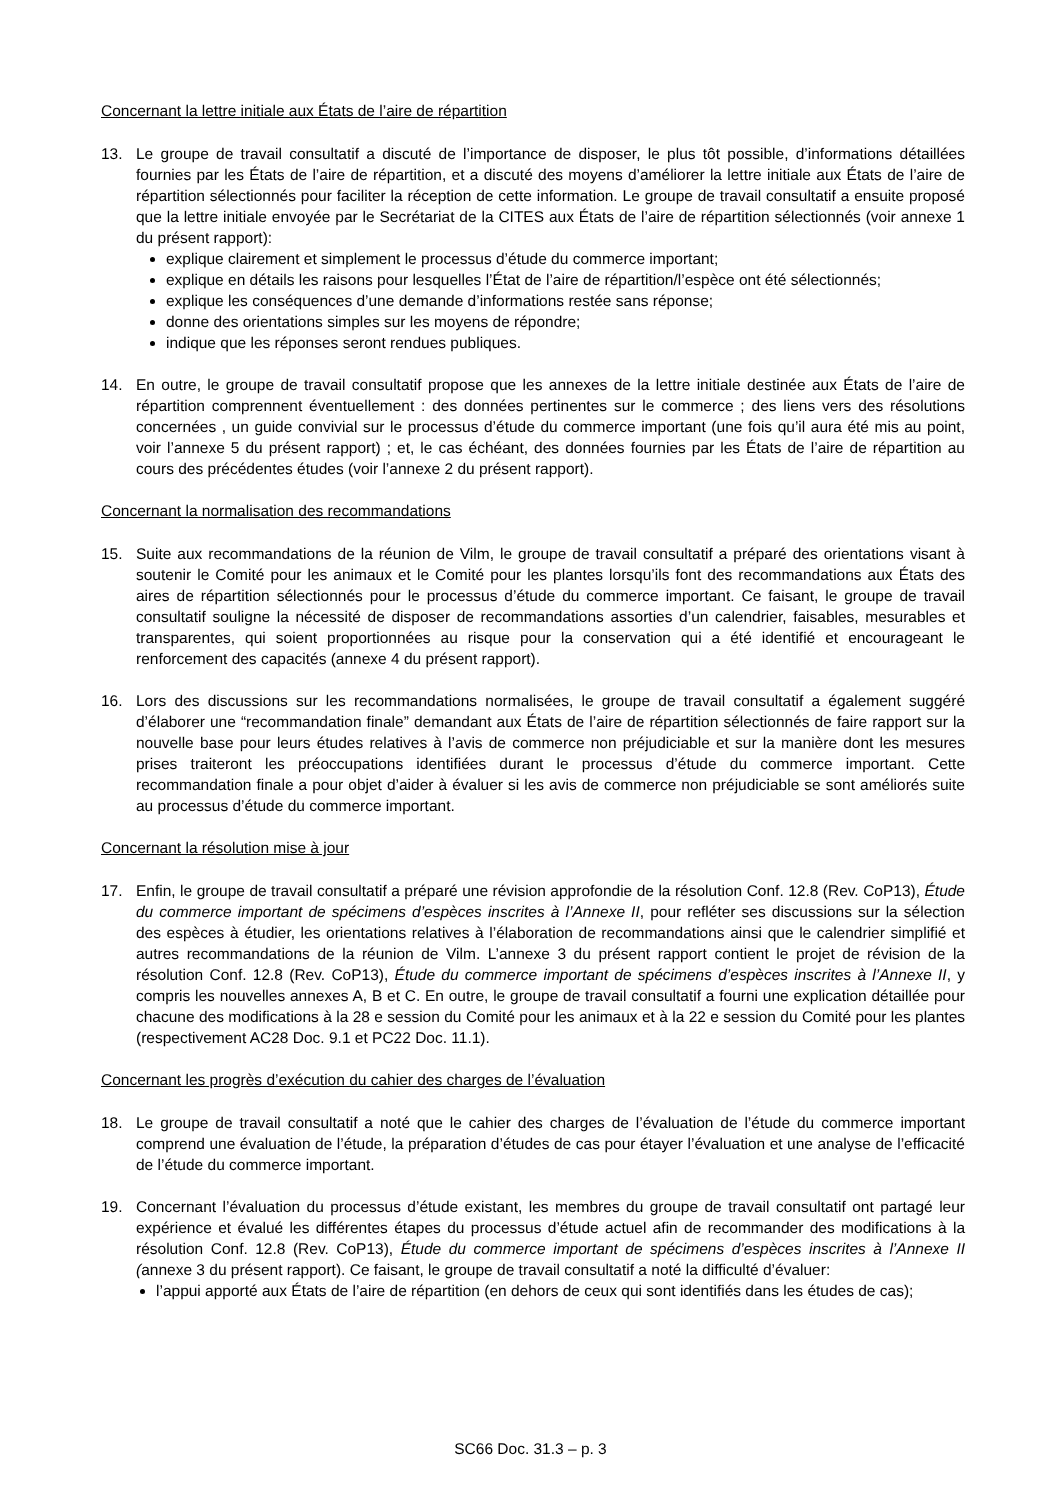Concernant la lettre initiale aux États de l’aire de répartition
13. Le groupe de travail consultatif a discuté de l’importance de disposer, le plus tôt possible, d’informations détaillées fournies par les États de l’aire de répartition, et a discuté des moyens d’améliorer la lettre initiale aux États de l’aire de répartition sélectionnés pour faciliter la réception de cette information. Le groupe de travail consultatif a ensuite proposé que la lettre initiale envoyée par le Secrétariat de la CITES aux États de l’aire de répartition sélectionnés (voir annexe 1 du présent rapport):
explique clairement et simplement le processus d’étude du commerce important;
explique en détails les raisons pour lesquelles l’État de l’aire de répartition/l’espèce ont été sélectionnés;
explique les conséquences d’une demande d’informations restée sans réponse;
donne des orientations simples sur les moyens de répondre;
indique que les réponses seront rendues publiques.
14. En outre, le groupe de travail consultatif propose que les annexes de la lettre initiale destinée aux États de l’aire de répartition comprennent éventuellement : des données pertinentes sur le commerce ; des liens vers des résolutions concernées , un guide convivial sur le processus d’étude du commerce important (une fois qu’il aura été mis au point, voir l’annexe 5 du présent rapport) ; et, le cas échéant, des données fournies par les États de l’aire de répartition au cours des précédentes études (voir l’annexe 2 du présent rapport).
Concernant la normalisation des recommandations
15. Suite aux recommandations de la réunion de Vilm, le groupe de travail consultatif a préparé des orientations visant à soutenir le Comité pour les animaux et le Comité pour les plantes lorsqu’ils font des recommandations aux États des aires de répartition sélectionnés pour le processus d’étude du commerce important. Ce faisant, le groupe de travail consultatif souligne la nécessité de disposer de recommandations assorties d’un calendrier, faisables, mesurables et transparentes, qui soient proportionnées au risque pour la conservation qui a été identifié et encourageant le renforcement des capacités (annexe 4 du présent rapport).
16. Lors des discussions sur les recommandations normalisées, le groupe de travail consultatif a également suggéré d’élaborer une “recommandation finale” demandant aux États de l’aire de répartition sélectionnés de faire rapport sur la nouvelle base pour leurs études relatives à l’avis de commerce non préjudiciable et sur la manière dont les mesures prises traiteront les préoccupations identifiées durant le processus d’étude du commerce important. Cette recommandation finale a pour objet d’aider à évaluer si les avis de commerce non préjudiciable se sont améliorés suite au processus d’étude du commerce important.
Concernant la résolution mise à jour
17. Enfin, le groupe de travail consultatif a préparé une révision approfondie de la résolution Conf. 12.8 (Rev. CoP13), Étude du commerce important de spécimens d’espèces inscrites à l’Annexe II, pour refléter ses discussions sur la sélection des espèces à étudier, les orientations relatives à l’élaboration de recommandations ainsi que le calendrier simplifié et autres recommandations de la réunion de Vilm. L’annexe 3 du présent rapport contient le projet de révision de la résolution Conf. 12.8 (Rev. CoP13), Étude du commerce important de spécimens d’espèces inscrites à l’Annexe II, y compris les nouvelles annexes A, B et C. En outre, le groupe de travail consultatif a fourni une explication détaillée pour chacune des modifications à la 28 e session du Comité pour les animaux et à la 22 e session du Comité pour les plantes (respectivement AC28 Doc. 9.1 et PC22 Doc. 11.1).
Concernant les progrès d’exécution du cahier des charges de l’évaluation
18. Le groupe de travail consultatif a noté que le cahier des charges de l’évaluation de l’étude du commerce important comprend une évaluation de l’étude, la préparation d’études de cas pour étayer l’évaluation et une analyse de l’efficacité de l’étude du commerce important.
19. Concernant l’évaluation du processus d’étude existant, les membres du groupe de travail consultatif ont partagé leur expérience et évalué les différentes étapes du processus d’étude actuel afin de recommander des modifications à la résolution Conf. 12.8 (Rev. CoP13), Étude du commerce important de spécimens d’espèces inscrites à l’Annexe II (annexe 3 du présent rapport). Ce faisant, le groupe de travail consultatif a noté la difficulté d’évaluer:
l’appui apporté aux États de l’aire de répartition (en dehors de ceux qui sont identifiés dans les études de cas);
SC66 Doc. 31.3 – p. 3